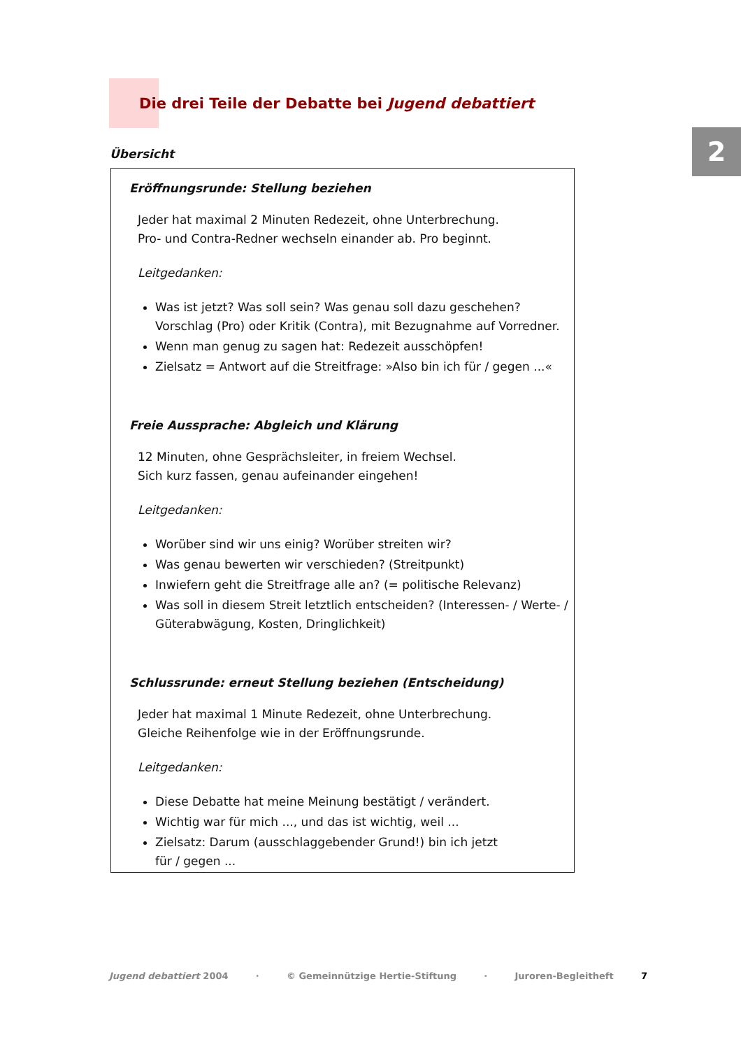2
Die drei Teile der Debatte bei Jugend debattiert
Übersicht
Eröffnungsrunde: Stellung beziehen
Jeder hat maximal 2 Minuten Redezeit, ohne Unterbrechung.
Pro- und Contra-Redner wechseln einander ab. Pro beginnt.
Leitgedanken:
Was ist jetzt? Was soll sein? Was genau soll dazu geschehen? Vorschlag (Pro) oder Kritik (Contra), mit Bezugnahme auf Vorredner.
Wenn man genug zu sagen hat: Redezeit ausschöpfen!
Zielsatz = Antwort auf die Streitfrage: »Also bin ich für / gegen ...«
Freie Aussprache: Abgleich und Klärung
12 Minuten, ohne Gesprächsleiter, in freiem Wechsel.
Sich kurz fassen, genau aufeinander eingehen!
Leitgedanken:
Worüber sind wir uns einig? Worüber streiten wir?
Was genau bewerten wir verschieden? (Streitpunkt)
Inwiefern geht die Streitfrage alle an? (= politische Relevanz)
Was soll in diesem Streit letztlich entscheiden? (Interessen- / Werte- / Güterabwägung, Kosten, Dringlichkeit)
Schlussrunde: erneut Stellung beziehen (Entscheidung)
Jeder hat maximal 1 Minute Redezeit, ohne Unterbrechung.
Gleiche Reihenfolge wie in der Eröffnungsrunde.
Leitgedanken:
Diese Debatte hat meine Meinung bestätigt / verändert.
Wichtig war für mich ..., und das ist wichtig, weil ...
Zielsatz: Darum (ausschlaggebender Grund!) bin ich jetzt
für / gegen ...
Jugend debattiert 2004 · © Gemeinnützige Hertie-Stiftung · Juroren-Begleitheft 7